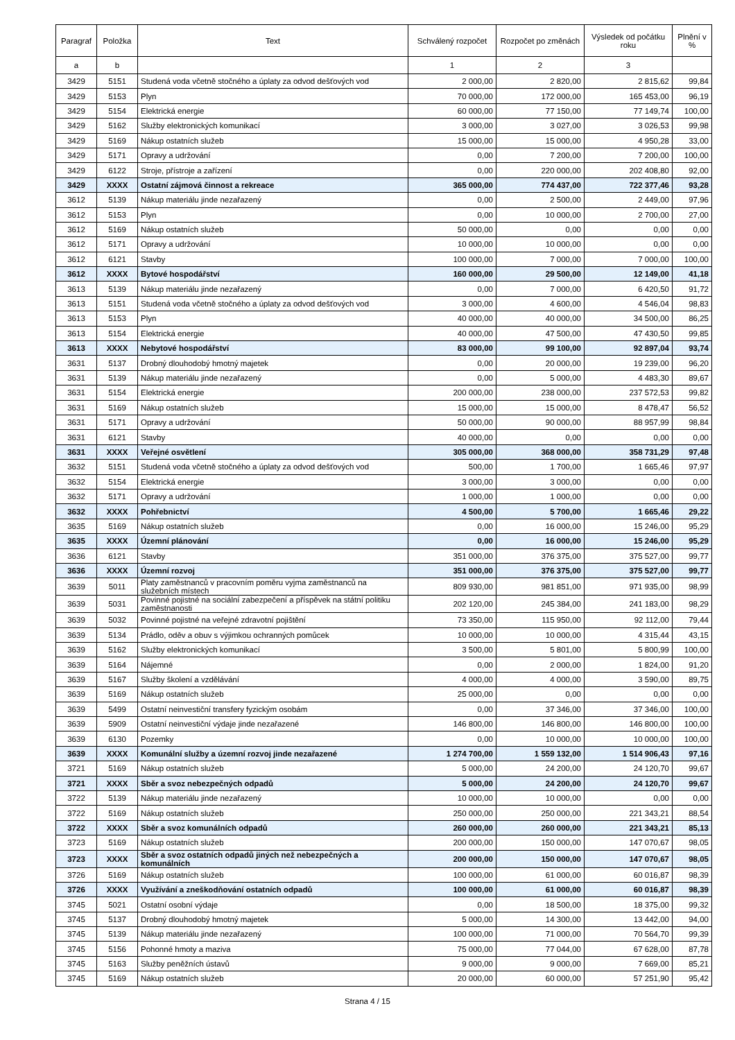| Paragraf | Položka | Text | Schválený rozpočet | Rozpočet po změnách | Výsledek od počátku roku | Plnění v % |
| --- | --- | --- | --- | --- | --- | --- |
| a | b | | 1 | 2 | 3 | |
| 3429 | 5151 | Studená voda včetně stočného a úplaty za odvod dešťových vod | 2 000,00 | 2 820,00 | 2 815,62 | 99,84 |
| 3429 | 5153 | Plyn | 70 000,00 | 172 000,00 | 165 453,00 | 96,19 |
| 3429 | 5154 | Elektrická energie | 60 000,00 | 77 150,00 | 77 149,74 | 100,00 |
| 3429 | 5162 | Služby elektronických komunikací | 3 000,00 | 3 027,00 | 3 026,53 | 99,98 |
| 3429 | 5169 | Nákup ostatních služeb | 15 000,00 | 15 000,00 | 4 950,28 | 33,00 |
| 3429 | 5171 | Opravy a udržování | 0,00 | 7 200,00 | 7 200,00 | 100,00 |
| 3429 | 6122 | Stroje, přístroje a zařízení | 0,00 | 220 000,00 | 202 408,80 | 92,00 |
| 3429 | XXXX | Ostatní zájmová činnost a rekreace | 365 000,00 | 774 437,00 | 722 377,46 | 93,28 |
| 3612 | 5139 | Nákup materiálu jinde nezařazený | 0,00 | 2 500,00 | 2 449,00 | 97,96 |
| 3612 | 5153 | Plyn | 0,00 | 10 000,00 | 2 700,00 | 27,00 |
| 3612 | 5169 | Nákup ostatních služeb | 50 000,00 | 0,00 | 0,00 | 0,00 |
| 3612 | 5171 | Opravy a udržování | 10 000,00 | 10 000,00 | 0,00 | 0,00 |
| 3612 | 6121 | Stavby | 100 000,00 | 7 000,00 | 7 000,00 | 100,00 |
| 3612 | XXXX | Bytové hospodářství | 160 000,00 | 29 500,00 | 12 149,00 | 41,18 |
| 3613 | 5139 | Nákup materiálu jinde nezařazený | 0,00 | 7 000,00 | 6 420,50 | 91,72 |
| 3613 | 5151 | Studená voda včetně stočného a úplaty za odvod dešťových vod | 3 000,00 | 4 600,00 | 4 546,04 | 98,83 |
| 3613 | 5153 | Plyn | 40 000,00 | 40 000,00 | 34 500,00 | 86,25 |
| 3613 | 5154 | Elektrická energie | 40 000,00 | 47 500,00 | 47 430,50 | 99,85 |
| 3613 | XXXX | Nebytové hospodářství | 83 000,00 | 99 100,00 | 92 897,04 | 93,74 |
| 3631 | 5137 | Drobný dlouhodobý hmotný majetek | 0,00 | 20 000,00 | 19 239,00 | 96,20 |
| 3631 | 5139 | Nákup materiálu jinde nezařazený | 0,00 | 5 000,00 | 4 483,30 | 89,67 |
| 3631 | 5154 | Elektrická energie | 200 000,00 | 238 000,00 | 237 572,53 | 99,82 |
| 3631 | 5169 | Nákup ostatních služeb | 15 000,00 | 15 000,00 | 8 478,47 | 56,52 |
| 3631 | 5171 | Opravy a udržování | 50 000,00 | 90 000,00 | 88 957,99 | 98,84 |
| 3631 | 6121 | Stavby | 40 000,00 | 0,00 | 0,00 | 0,00 |
| 3631 | XXXX | Veřejné osvětlení | 305 000,00 | 368 000,00 | 358 731,29 | 97,48 |
| 3632 | 5151 | Studená voda včetně stočného a úplaty za odvod dešťových vod | 500,00 | 1 700,00 | 1 665,46 | 97,97 |
| 3632 | 5154 | Elektrická energie | 3 000,00 | 3 000,00 | 0,00 | 0,00 |
| 3632 | 5171 | Opravy a udržování | 1 000,00 | 1 000,00 | 0,00 | 0,00 |
| 3632 | XXXX | Pohřebnictví | 4 500,00 | 5 700,00 | 1 665,46 | 29,22 |
| 3635 | 5169 | Nákup ostatních služeb | 0,00 | 16 000,00 | 15 246,00 | 95,29 |
| 3635 | XXXX | Územní plánování | 0,00 | 16 000,00 | 15 246,00 | 95,29 |
| 3636 | 6121 | Stavby | 351 000,00 | 376 375,00 | 375 527,00 | 99,77 |
| 3636 | XXXX | Územní rozvoj | 351 000,00 | 376 375,00 | 375 527,00 | 99,77 |
| 3639 | 5011 | Platy zaměstnanců v pracovním poměru vyjma zaměstnanců na služebních místech | 809 930,00 | 981 851,00 | 971 935,00 | 98,99 |
| 3639 | 5031 | Povinné pojistné na sociální zabezpečení a příspěvek na státní politiku zaměstnanosti | 202 120,00 | 245 384,00 | 241 183,00 | 98,29 |
| 3639 | 5032 | Povinné pojistné na veřejné zdravotní pojištění | 73 350,00 | 115 950,00 | 92 112,00 | 79,44 |
| 3639 | 5134 | Prádlo, oděv a obuv s výjimkou ochranných pomůcek | 10 000,00 | 10 000,00 | 4 315,44 | 43,15 |
| 3639 | 5162 | Služby elektronických komunikací | 3 500,00 | 5 801,00 | 5 800,99 | 100,00 |
| 3639 | 5164 | Nájemné | 0,00 | 2 000,00 | 1 824,00 | 91,20 |
| 3639 | 5167 | Služby školení a vzdělávání | 4 000,00 | 4 000,00 | 3 590,00 | 89,75 |
| 3639 | 5169 | Nákup ostatních služeb | 25 000,00 | 0,00 | 0,00 | 0,00 |
| 3639 | 5499 | Ostatní neinvestiční transfery fyzickým osobám | 0,00 | 37 346,00 | 37 346,00 | 100,00 |
| 3639 | 5909 | Ostatní neinvestiční výdaje jinde nezařazené | 146 800,00 | 146 800,00 | 146 800,00 | 100,00 |
| 3639 | 6130 | Pozemky | 0,00 | 10 000,00 | 10 000,00 | 100,00 |
| 3639 | XXXX | Komunální služby a územní rozvoj jinde nezařazené | 1 274 700,00 | 1 559 132,00 | 1 514 906,43 | 97,16 |
| 3721 | 5169 | Nákup ostatních služeb | 5 000,00 | 24 200,00 | 24 120,70 | 99,67 |
| 3721 | XXXX | Sběr a svoz nebezpečných odpadů | 5 000,00 | 24 200,00 | 24 120,70 | 99,67 |
| 3722 | 5139 | Nákup materiálu jinde nezařazený | 10 000,00 | 10 000,00 | 0,00 | 0,00 |
| 3722 | 5169 | Nákup ostatních služeb | 250 000,00 | 250 000,00 | 221 343,21 | 88,54 |
| 3722 | XXXX | Sběr a svoz komunálních odpadů | 260 000,00 | 260 000,00 | 221 343,21 | 85,13 |
| 3723 | 5169 | Nákup ostatních služeb | 200 000,00 | 150 000,00 | 147 070,67 | 98,05 |
| 3723 | XXXX | Sběr a svoz ostatních odpadů jiných než nebezpečných a komunálních | 200 000,00 | 150 000,00 | 147 070,67 | 98,05 |
| 3726 | 5169 | Nákup ostatních služeb | 100 000,00 | 61 000,00 | 60 016,87 | 98,39 |
| 3726 | XXXX | Využívání a zneškodňování ostatních odpadů | 100 000,00 | 61 000,00 | 60 016,87 | 98,39 |
| 3745 | 5021 | Ostatní osobní výdaje | 0,00 | 18 500,00 | 18 375,00 | 99,32 |
| 3745 | 5137 | Drobný dlouhodobý hmotný majetek | 5 000,00 | 14 300,00 | 13 442,00 | 94,00 |
| 3745 | 5139 | Nákup materiálu jinde nezařazený | 100 000,00 | 71 000,00 | 70 564,70 | 99,39 |
| 3745 | 5156 | Pohonné hmoty a maziva | 75 000,00 | 77 044,00 | 67 628,00 | 87,78 |
| 3745 | 5163 | Služby peněžních ústavů | 9 000,00 | 9 000,00 | 7 669,00 | 85,21 |
| 3745 | 5169 | Nákup ostatních služeb | 20 000,00 | 60 000,00 | 57 251,90 | 95,42 |
Strana 4 / 15